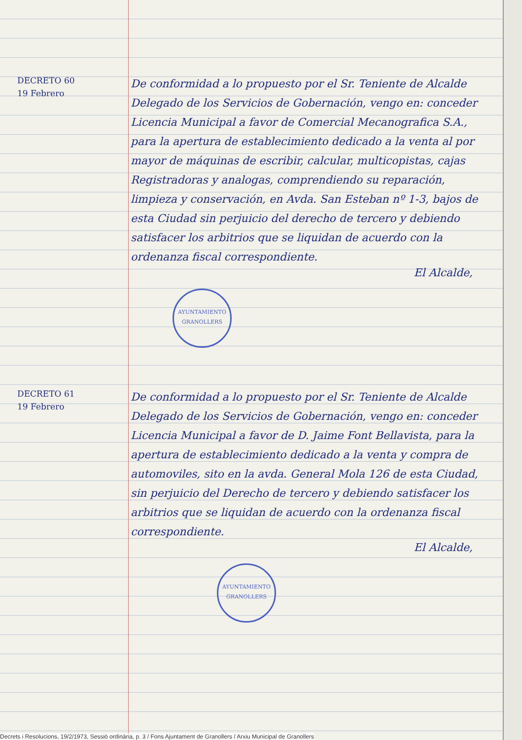DECRETO 60
19 Febrero
De conformidad a lo propuesto por el Sr. Teniente de Alcalde Delegado de los Servicios de Gobernación, vengo en: conceder Licencia Municipal a favor de Comercial Mecanografica S.A., para la apertura de establecimiento dedicado a la venta al por mayor de máquinas de escribir, calcular, multicopistas, cajas Registradoras y analogas, comprendiendo su reparación, limpieza y conservación, en Avda. San Esteban nº 1-3, bajos de esta Ciudad sin perjuicio del derecho de tercero y debiendo satisfacer los arbitrios que se liquidan de acuerdo con la ordenanza fiscal correspondiente.
El Alcalde,
AYUNTAMIENTO
GRANOLLERS
DECRETO 61
19 Febrero
De conformidad a lo propuesto por el Sr. Teniente de Alcalde Delegado de los Servicios de Gobernación, vengo en: conceder Licencia Municipal a favor de D. Jaime Font Bellavista, para la apertura de establecimiento dedicado a la venta y compra de automoviles, sito en la avda. General Mola 126 de esta Ciudad, sin perjuicio del Derecho de tercero y debiendo satisfacer los arbitrios que se liquidan de acuerdo con la ordenanza fiscal correspondiente.
El Alcalde,
AYUNTAMIENTO
GRANOLLERS
Decrets i Resolucions, 19/2/1973, Sessió ordinària, p. 3 / Fons Ajuntament de Granollers / Arxiu Municipal de Granollers